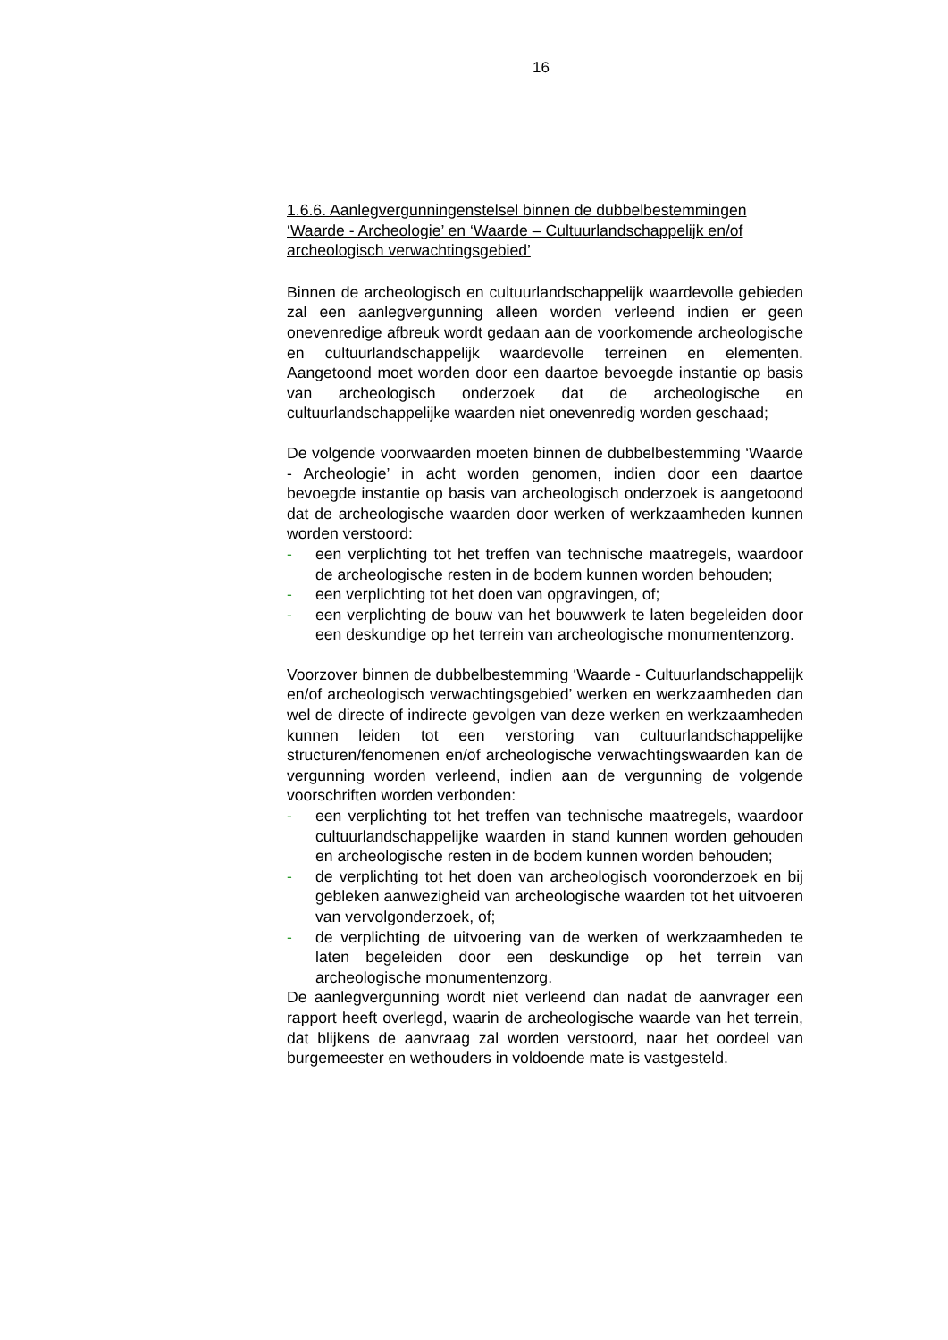16
1.6.6. Aanlegvergunningenstelsel binnen de dubbelbestemmingen ‘Waarde - Archeologie’ en ‘Waarde – Cultuurlandschappelijk en/of archeologisch verwachtingsgebied’
Binnen de archeologisch en cultuurlandschappelijk waardevolle gebieden zal een aanlegvergunning alleen worden verleend indien er geen onevenredige afbreuk wordt gedaan aan de voorkomende archeologische en cultuurlandschappelijk waardevolle terreinen en elementen. Aangetoond moet worden door een daartoe bevoegde instantie op basis van archeologisch onderzoek dat de archeologische en cultuurlandschappelijke waarden niet onevenredig worden geschaad;
De volgende voorwaarden moeten binnen de dubbelbestemming ‘Waarde - Archeologie’ in acht worden genomen, indien door een daartoe bevoegde instantie op basis van archeologisch onderzoek is aangetoond dat de archeologische waarden door werken of werkzaamheden kunnen worden verstoord:
- een verplichting tot het treffen van technische maatregels, waardoor de archeologische resten in de bodem kunnen worden behouden;
- een verplichting tot het doen van opgravingen, of;
- een verplichting de bouw van het bouwwerk te laten begeleiden door een deskundige op het terrein van archeologische monumentenzorg.
Voorzover binnen de dubbelbestemming ‘Waarde - Cultuurlandschappelijk en/of archeologisch verwachtingsgebied’ werken en werkzaamheden dan wel de directe of indirecte gevolgen van deze werken en werkzaamheden kunnen leiden tot een verstoring van cultuurlandschappelijke structuren/fenomenen en/of archeologische verwachtingswaarden kan de vergunning worden verleend, indien aan de vergunning de volgende voorschriften worden verbonden:
- een verplichting tot het treffen van technische maatregels, waardoor cultuurlandschappelijke waarden in stand kunnen worden gehouden en archeologische resten in de bodem kunnen worden behouden;
- de verplichting tot het doen van archeologisch vooronderzoek en bij gebleken aanwezigheid van archeologische waarden tot het uitvoeren van vervolgonderzoek, of;
- de verplichting de uitvoering van de werken of werkzaamheden te laten begeleiden door een deskundige op het terrein van archeologische monumentenzorg.
De aanlegvergunning wordt niet verleend dan nadat de aanvrager een rapport heeft overlegd, waarin de archeologische waarde van het terrein, dat blijkens de aanvraag zal worden verstoord, naar het oordeel van burgemeester en wethouders in voldoende mate is vastgesteld.